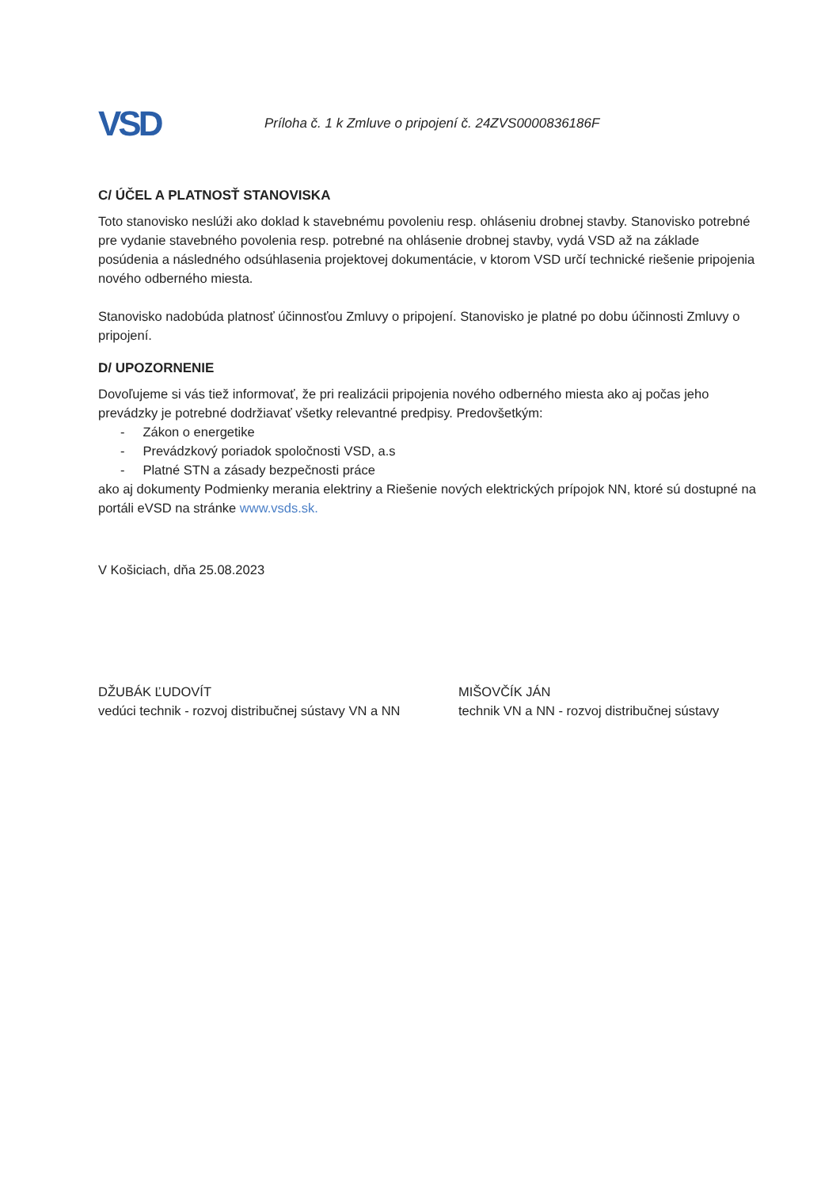VSD
Príloha č. 1 k Zmluve o pripojení č. 24ZVS0000836186F
C/ ÚČEL A PLATNOSŤ STANOVISKA
Toto stanovisko neslúži ako doklad k stavebnému povoleniu resp. ohláseniu drobnej stavby. Stanovisko potrebné pre vydanie stavebného povolenia resp. potrebné na ohlásenie drobnej stavby, vydá VSD až na základe posúdenia a následného odsúhlasenia projektovej dokumentácie, v ktorom VSD určí technické riešenie pripojenia nového odberného miesta.
Stanovisko nadobúda platnosť účinnosťou Zmluvy o pripojení. Stanovisko je platné po dobu účinnosti Zmluvy o pripojení.
D/ UPOZORNENIE
Dovoľujeme si vás tiež informovať, že pri realizácii pripojenia nového odberného miesta ako aj počas jeho prevádzky je potrebné dodržiavať všetky relevantné predpisy. Predovšetkým:
- Zákon o energetike
- Prevádzkový poriadok spoločnosti VSD, a.s
- Platné STN a zásady bezpečnosti práce
ako aj dokumenty Podmienky merania elektriny a Riešenie nových elektrických prípojok NN, ktoré sú dostupné na portáli eVSD na stránke www.vsds.sk.
V Košiciach, dňa 25.08.2023
DŽUBÁK ĽUDOVÍT
vedúci technik - rozvoj distribučnej sústavy VN a NN
MIŠOVČÍK JÁN
technik VN a NN - rozvoj distribučnej sústavy